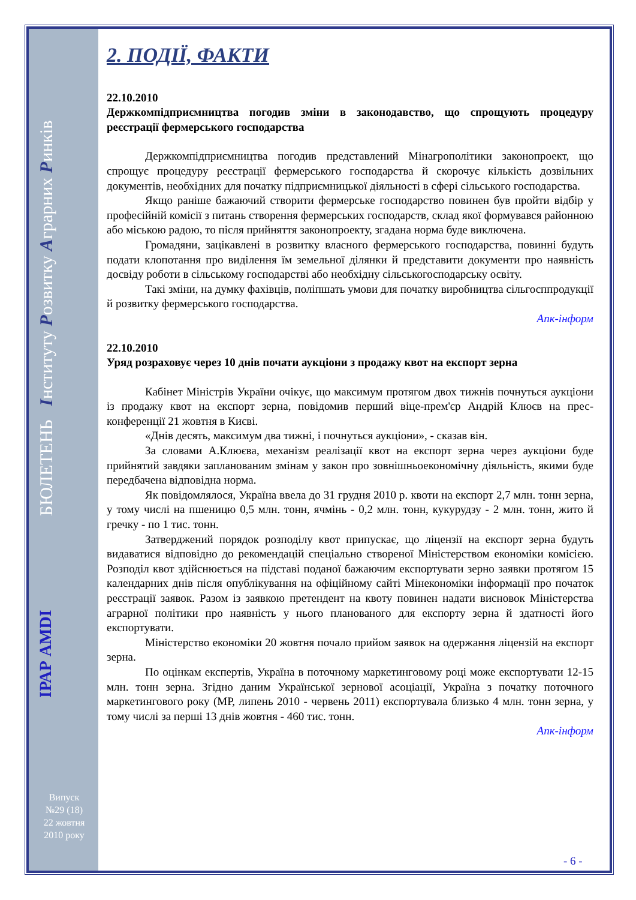БЮЛЕТЕНЬ Інституту Розвитку Аграрних Ринків
ІРАР AMDI
Випуск
№29 (18)
22 жовтня
2010 року
2. ПОДІЇ, ФАКТИ
22.10.2010
Держкомпідприємництва погодив зміни в законодавство, що спрощують процедуру реєстрації фермерського господарства
Держкомпідприємництва погодив представлений Мінагрополітики законопроект, що спрощує процедуру реєстрації фермерського господарства й скорочує кількість дозвільних документів, необхідних для початку підприємницької діяльності в сфері сільського господарства.
Якщо раніше бажаючий створити фермерське господарство повинен був пройти відбір у професійній комісії з питань створення фермерських господарств, склад якої формувався районною або міською радою, то після прийняття законопроекту, згадана норма буде виключена.
Громадяни, зацікавлені в розвитку власного фермерського господарства, повинні будуть подати клопотання про виділення їм земельної ділянки й представити документи про наявність досвіду роботи в сільському господарстві або необхідну сільськогосподарську освіту.
Такі зміни, на думку фахівців, поліпшать умови для початку виробництва сільгосппродукції й розвитку фермерського господарства.
Апк-інформ
22.10.2010
Уряд розраховує через 10 днів почати аукціони з продажу квот на експорт зерна
Кабінет Міністрів України очікує, що максимум протягом двох тижнів почнуться аукціони із продажу квот на експорт зерна, повідомив перший віце-прем'єр Андрій Клюєв на прес-конференції 21 жовтня в Києві.
«Днів десять, максимум два тижні, і почнуться аукціони», - сказав він.
За словами А.Клюєва, механізм реалізації квот на експорт зерна через аукціони буде прийнятий завдяки запланованим змінам у закон про зовнішньоекономічну діяльність, якими буде передбачена відповідна норма.
Як повідомлялося, Україна ввела до 31 грудня 2010 р. квоти на експорт 2,7 млн. тонн зерна, у тому числі на пшеницю 0,5 млн. тонн, ячмінь - 0,2 млн. тонн, кукурудзу - 2 млн. тонн, жито й гречку - по 1 тис. тонн.
Затверджений порядок розподілу квот припускає, що ліцензії на експорт зерна будуть видаватися відповідно до рекомендацій спеціально створеної Міністерством економіки комісією. Розподіл квот здійснюється на підставі поданої бажаючим експортувати зерно заявки протягом 15 календарних днів після опублікування на офіційному сайті Мінекономіки інформації про початок реєстрації заявок. Разом із заявкою претендент на квоту повинен надати висновок Міністерства аграрної політики про наявність у нього планованого для експорту зерна й здатності його експортувати.
Міністерство економіки 20 жовтня почало прийом заявок на одержання ліцензій на експорт зерна.
По оцінкам експертів, Україна в поточному маркетинговому році може експортувати 12-15 млн. тонн зерна. Згідно даним Української зернової асоціації, Україна з початку поточного маркетингового року (МР, липень 2010 - червень 2011) експортувала близько 4 млн. тонн зерна, у тому числі за перші 13 днів жовтня - 460 тис. тонн.
Апк-інформ
- 6 -